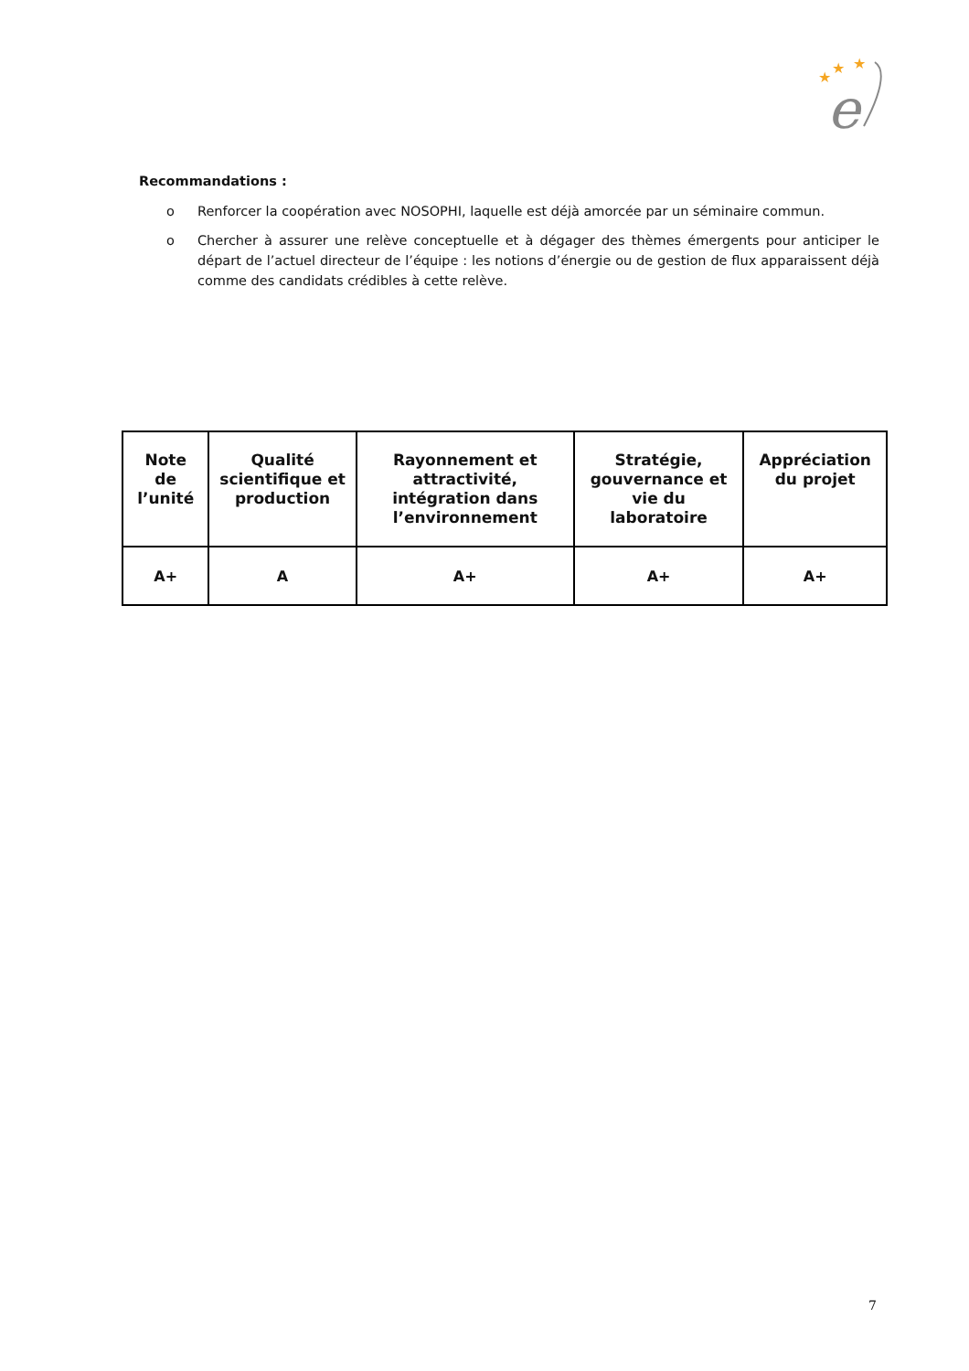★
★
★
e
Recommandations :
o Renforcer la coopération avec NOSOPHI, laquelle est déjà amorcée par un séminaire commun.
o Chercher à assurer une relève conceptuelle et à dégager des thèmes émergents pour anticiper le départ de l’actuel directeur de l’équipe : les notions d’énergie ou de gestion de flux apparaissent déjà comme des candidats crédibles à cette relève.
| Note de l’unité | Qualité scientifique et production | Rayonnement et attractivité, intégration dans l’environnement | Stratégie, gouvernance et vie du laboratoire | Appréciation du projet |
| --- | --- | --- | --- | --- |
| A+ | A | A+ | A+ | A+ |
7